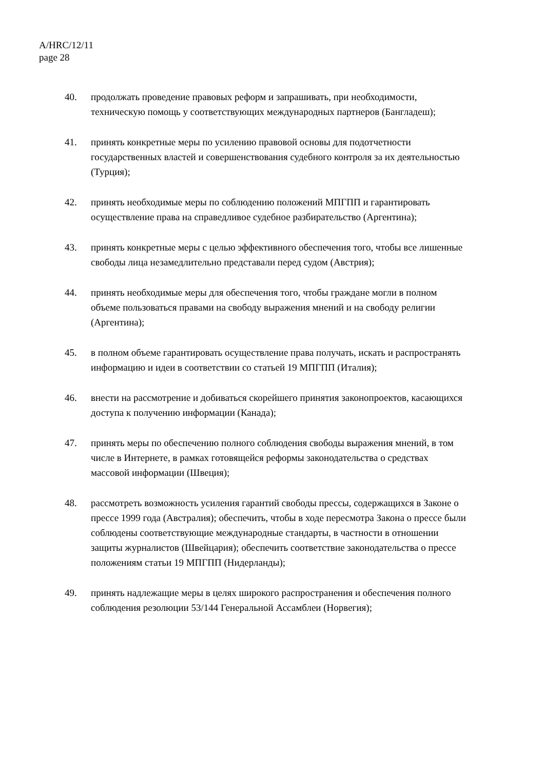A/HRC/12/11
page 28
40. продолжать проведение правовых реформ и запрашивать, при необходимости, техническую помощь у соответствующих международных партнеров (Бангладеш);
41. принять конкретные меры по усилению правовой основы для подотчетности государственных властей и совершенствования судебного контроля за их деятельностью (Турция);
42. принять необходимые меры по соблюдению положений МПГПП и гарантировать осуществление права на справедливое судебное разбирательство (Аргентина);
43. принять конкретные меры с целью эффективного обеспечения того, чтобы все лишенные свободы лица незамедлительно представали перед судом (Австрия);
44. принять необходимые меры для обеспечения того, чтобы граждане могли в полном объеме пользоваться правами на свободу выражения мнений и на свободу религии (Аргентина);
45. в полном объеме гарантировать осуществление права получать, искать и распространять информацию и идеи в соответствии со статьей 19 МПГПП (Италия);
46. внести на рассмотрение и добиваться скорейшего принятия законопроектов, касающихся доступа к получению информации (Канада);
47. принять меры по обеспечению полного соблюдения свободы выражения мнений, в том числе в Интернете, в рамках готовящейся реформы законодательства о средствах массовой информации (Швеция);
48. рассмотреть возможность усиления гарантий свободы прессы, содержащихся в Законе о прессе 1999 года (Австралия); обеспечить, чтобы в ходе пересмотра Закона о прессе были соблюдены соответствующие международные стандарты, в частности в отношении защиты журналистов (Швейцария); обеспечить соответствие законодательства о прессе положениям статьи 19 МПГПП (Нидерланды);
49. принять надлежащие меры в целях широкого распространения и обеспечения полного соблюдения резолюции 53/144 Генеральной Ассамблеи (Норвегия);